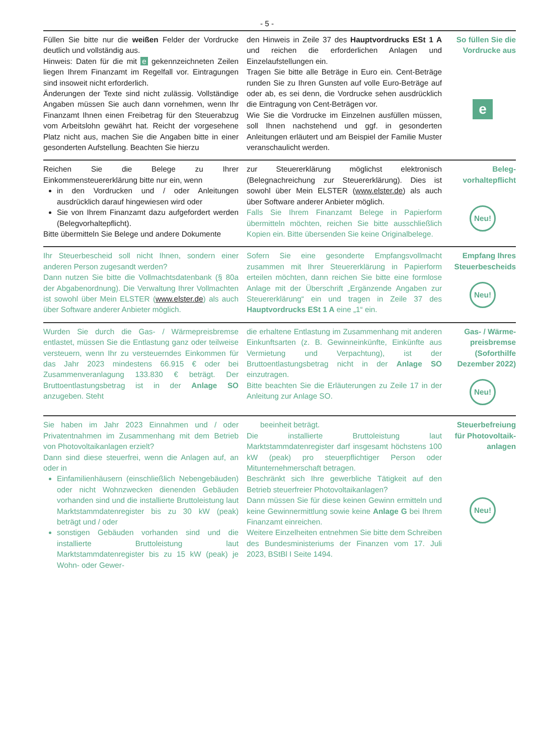- 5 -
Füllen Sie bitte nur die weißen Felder der Vordrucke deutlich und vollständig aus.
Hinweis: Daten für die mit e gekennzeichneten Zeilen liegen Ihrem Finanzamt im Regelfall vor. Eintragungen sind insoweit nicht erforderlich.
Änderungen der Texte sind nicht zulässig. Vollständige Angaben müssen Sie auch dann vornehmen, wenn Ihr Finanzamt Ihnen einen Freibetrag für den Steuerabzug vom Arbeitslohn gewährt hat. Reicht der vorgesehene Platz nicht aus, machen Sie die Angaben bitte in einer gesonderten Aufstellung. Beachten Sie hierzu
den Hinweis in Zeile 37 des Hauptvordrucks ESt 1 A und reichen die erforderlichen Anlagen und Einzelaufstellungen ein.
Tragen Sie bitte alle Beträge in Euro ein. Cent-Beträge runden Sie zu Ihren Gunsten auf volle Euro-Beträge auf oder ab, es sei denn, die Vordrucke sehen ausdrücklich die Eintragung von Cent-Beträgen vor.
Wie Sie die Vordrucke im Einzelnen ausfüllen müssen, soll Ihnen nachstehend und ggf. in gesonderten Anleitungen erläutert und am Beispiel der Familie Muster veranschaulicht werden.
So füllen Sie die Vordrucke aus
e
Reichen Sie die Belege zu Ihrer Einkommensteuererklärung bitte nur ein, wenn
in den Vordrucken und / oder Anleitungen ausdrücklich darauf hingewiesen wird oder
Sie von Ihrem Finanzamt dazu aufgefordert werden (Belegvorhaltepflicht).
Bitte übermitteln Sie Belege und andere Dokumente
zur Steuererklärung möglichst elektronisch (Belegnachreichung zur Steuererklärung). Dies ist sowohl über Mein ELSTER (www.elster.de) als auch über Software anderer Anbieter möglich.
Falls Sie Ihrem Finanzamt Belege in Papierform übermitteln möchten, reichen Sie bitte ausschließlich Kopien ein. Bitte übersenden Sie keine Originalbelege.
Beleg-
vorhaltepflicht
Neu!
Ihr Steuerbescheid soll nicht Ihnen, sondern einer anderen Person zugesandt werden?
Dann nutzen Sie bitte die Vollmachtsdatenbank (§ 80a der Abgabenordnung). Die Verwaltung Ihrer Vollmachten ist sowohl über Mein ELSTER (www.elster.de) als auch über Software anderer Anbieter möglich.
Sofern Sie eine gesonderte Empfangsvollmacht zusammen mit Ihrer Steuererklärung in Papierform erteilen möchten, dann reichen Sie bitte eine formlose Anlage mit der Überschrift „Ergänzende Angaben zur Steuererklärung“ ein und tragen in Zeile 37 des Hauptvordrucks ESt 1 A eine „1“ ein.
Empfang Ihres Steuerbescheids
Neu!
Wurden Sie durch die Gas- / Wärmepreisbremse entlastet, müssen Sie die Entlastung ganz oder teilweise versteuern, wenn Ihr zu versteuerndes Einkommen für das Jahr 2023 mindestens 66.915 € oder bei Zusammenveranlagung 133.830 € beträgt. Der Bruttoentlastungsbetrag ist in der Anlage SO anzugeben. Steht
die erhaltene Entlastung im Zusammenhang mit anderen Einkunftsarten (z. B. Gewinneinkünfte, Einkünfte aus Vermietung und Verpachtung), ist der Bruttoentlastungsbetrag nicht in der Anlage SO einzutragen.
Bitte beachten Sie die Erläuterungen zu Zeile 17 in der Anleitung zur Anlage SO.
Gas- / Wärme-
preisbremse
(Soforthilfe
Dezember 2022)
Neu!
Sie haben im Jahr 2023 Einnahmen und / oder Privatentnahmen im Zusammenhang mit dem Betrieb von Photovoltaikanlagen erzielt?
Dann sind diese steuerfrei, wenn die Anlagen auf, an oder in
Einfamilienhäusern (einschließlich Nebengebäuden) oder nicht Wohnzwecken dienenden Gebäuden vorhanden sind und die installierte Bruttoleistung laut Marktstammdatenregister bis zu 30 kW (peak) beträgt und / oder
sonstigen Gebäuden vorhanden sind und die installierte Bruttoleistung laut Marktstammdatenregister bis zu 15 kW (peak) je Wohn- oder Gewer-
beeinheit beträgt.
Die installierte Bruttoleistung laut Marktstammdatenregister darf insgesamt höchstens 100 kW (peak) pro steuerpflichtiger Person oder Mitunternehmerschaft betragen.
Beschränkt sich Ihre gewerbliche Tätigkeit auf den Betrieb steuerfreier Photovoltaikanlagen?
Dann müssen Sie für diese keinen Gewinn ermitteln und keine Gewinnermittlung sowie keine Anlage G bei Ihrem Finanzamt einreichen.
Weitere Einzelheiten entnehmen Sie bitte dem Schreiben des Bundesministeriums der Finanzen vom 17. Juli 2023, BStBl I Seite 1494.
Steuerbefreiung für Photovoltaik-
anlagen
Neu!